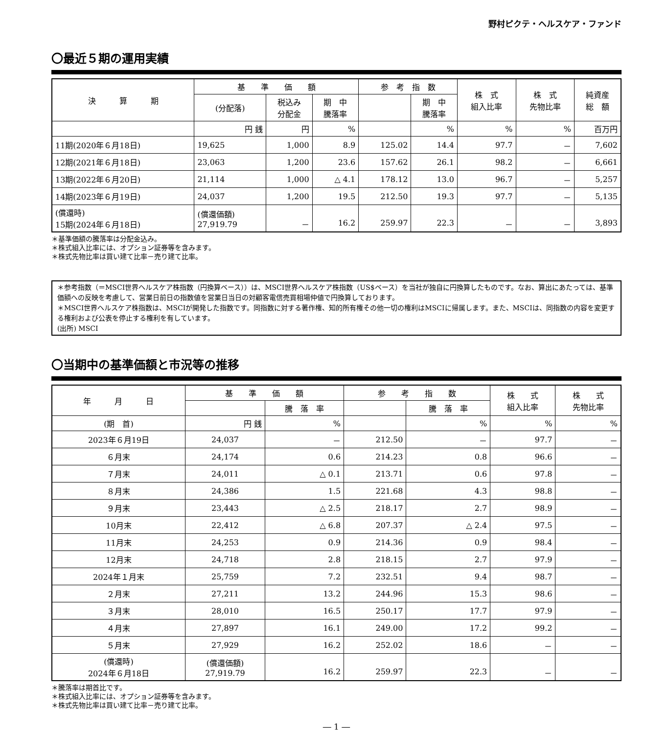野村ピクテ・ヘルスケア・ファンド
〇最近５期の運用実績
| 決 算 期 | 基 準 価 額 | | | 参 考 指 数 | | 株 式 組入比率 | 株 式 先物比率 | 純資産 総 額 |
| --- | --- | --- | --- | --- | --- | --- | --- | --- |
| | (分配落) | 税込み 分配金 | 期 中 騰落率 | | 期 中 騰落率 | | | |
| | 円 銭 | 円 | % | | % | % | % | 百万円 |
| 11期(2020年６月18日) | 19,625 | 1,000 | 8.9 | 125.02 | 14.4 | 97.7 | － | 7,602 |
| 12期(2021年６月18日) | 23,063 | 1,200 | 23.6 | 157.62 | 26.1 | 98.2 | － | 6,661 |
| 13期(2022年６月20日) | 21,114 | 1,000 | △ 4.1 | 178.12 | 13.0 | 96.7 | － | 5,257 |
| 14期(2023年６月19日) | 24,037 | 1,200 | 19.5 | 212.50 | 19.3 | 97.7 | － | 5,135 |
| (償還時) 15期(2024年６月18日) | (償還価額) 27,919.79 | － | 16.2 | 259.97 | 22.3 | － | － | 3,893 |
＊基準価額の騰落率は分配金込み。
＊株式組入比率には、オプション証券等を含みます。
＊株式先物比率は買い建て比率－売り建て比率。
＊参考指数（＝MSCI世界ヘルスケア株指数（円換算ベース））は、MSCI世界ヘルスケア株指数（US$ベース）を当社が独自に円換算したものです。なお、算出にあたっては、基準価額への反映を考慮して、営業日前日の指数値を営業日当日の対顧客電信売買相場仲値で円換算しております。
＊MSCI世界ヘルスケア株指数は、MSCIが開発した指数です。同指数に対する著作権、知的所有権その他一切の権利はMSCIに帰属します。また、MSCIは、同指数の内容を変更する権利および公表を停止する権利を有しています。
(出所) MSCI
〇当期中の基準価額と市況等の推移
| 年 月 日 | 基 準 価 額 | | 参 考 指 数 | | 株 式 組入比率 | 株 式 先物比率 |
| --- | --- | --- | --- | --- | --- | --- |
| | | 騰 落 率 | | 騰 落 率 | | |
| (期 首) | 円 銭 | % | | % | % | % |
| 2023年６月19日 | 24,037 | － | 212.50 | － | 97.7 | － |
| ６月末 | 24,174 | 0.6 | 214.23 | 0.8 | 96.6 | － |
| ７月末 | 24,011 | △ 0.1 | 213.71 | 0.6 | 97.8 | － |
| ８月末 | 24,386 | 1.5 | 221.68 | 4.3 | 98.8 | － |
| ９月末 | 23,443 | △ 2.5 | 218.17 | 2.7 | 98.9 | － |
| 10月末 | 22,412 | △ 6.8 | 207.37 | △ 2.4 | 97.5 | － |
| 11月末 | 24,253 | 0.9 | 214.36 | 0.9 | 98.4 | － |
| 12月末 | 24,718 | 2.8 | 218.15 | 2.7 | 97.9 | － |
| 2024年１月末 | 25,759 | 7.2 | 232.51 | 9.4 | 98.7 | － |
| ２月末 | 27,211 | 13.2 | 244.96 | 15.3 | 98.6 | － |
| ３月末 | 28,010 | 16.5 | 250.17 | 17.7 | 97.9 | － |
| ４月末 | 27,897 | 16.1 | 249.00 | 17.2 | 99.2 | － |
| ５月末 | 27,929 | 16.2 | 252.02 | 18.6 | － | － |
| (償還時) 2024年６月18日 | (償還価額) 27,919.79 | 16.2 | 259.97 | 22.3 | － | － |
＊騰落率は期首比です。
＊株式組入比率には、オプション証券等を含みます。
＊株式先物比率は買い建て比率－売り建て比率。
― 1 ―